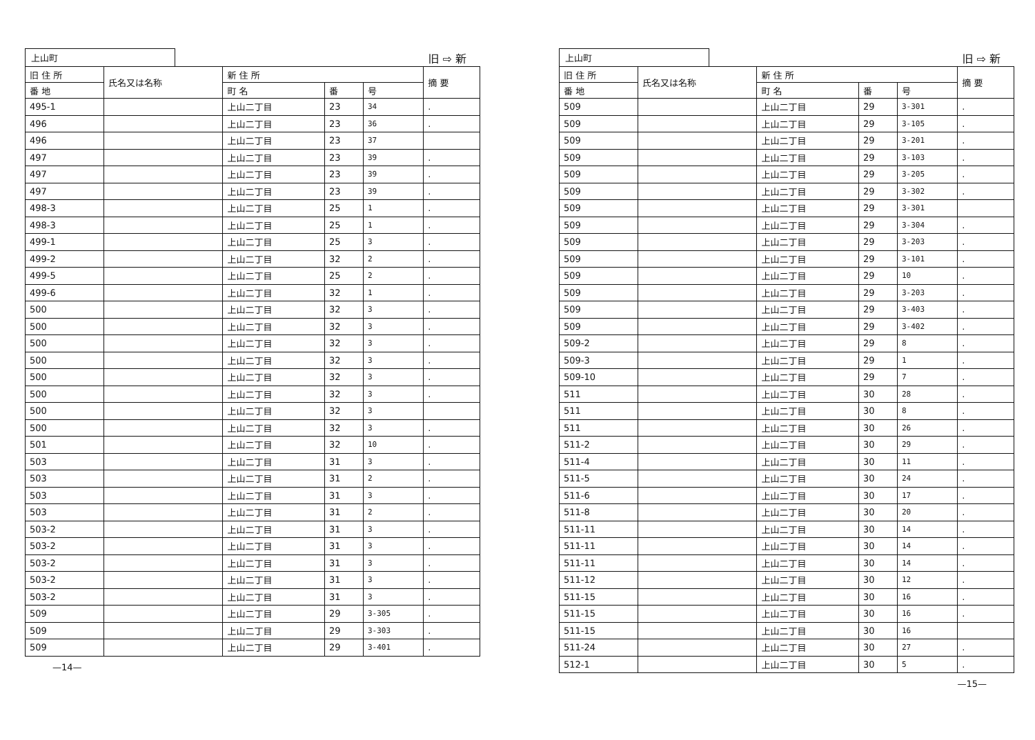上山町
旧 ⇨ 新
| 旧 住 所 | 氏名又は名称 | 新 住 所 | | | 摘 要 |
| --- | --- | --- | --- | --- | --- |
| 番 地 | | 町 名 | 番 | 号 | |
| 495-1 | | 上山二丁目 | 23 | 34 | . |
| 496 | | 上山二丁目 | 23 | 36 | . |
| 496 | | 上山二丁目 | 23 | 37 | |
| 497 | | 上山二丁目 | 23 | 39 | . |
| 497 | | 上山二丁目 | 23 | 39 | . |
| 497 | | 上山二丁目 | 23 | 39 | . |
| 498-3 | | 上山二丁目 | 25 | 1 | . |
| 498-3 | | 上山二丁目 | 25 | 1 | . |
| 499-1 | | 上山二丁目 | 25 | 3 | . |
| 499-2 | | 上山二丁目 | 32 | 2 | . |
| 499-5 | | 上山二丁目 | 25 | 2 | . |
| 499-6 | | 上山二丁目 | 32 | 1 | . |
| 500 | | 上山二丁目 | 32 | 3 | . |
| 500 | | 上山二丁目 | 32 | 3 | . |
| 500 | | 上山二丁目 | 32 | 3 | . |
| 500 | | 上山二丁目 | 32 | 3 | . |
| 500 | | 上山二丁目 | 32 | 3 | . |
| 500 | | 上山二丁目 | 32 | 3 | . |
| 500 | | 上山二丁目 | 32 | 3 | |
| 500 | | 上山二丁目 | 32 | 3 | . |
| 501 | | 上山二丁目 | 32 | 10 | . |
| 503 | | 上山二丁目 | 31 | 3 | . |
| 503 | | 上山二丁目 | 31 | 2 | . |
| 503 | | 上山二丁目 | 31 | 3 | . |
| 503 | | 上山二丁目 | 31 | 2 | . |
| 503-2 | | 上山二丁目 | 31 | 3 | . |
| 503-2 | | 上山二丁目 | 31 | 3 | . |
| 503-2 | | 上山二丁目 | 31 | 3 | . |
| 503-2 | | 上山二丁目 | 31 | 3 | . |
| 503-2 | | 上山二丁目 | 31 | 3 | . |
| 509 | | 上山二丁目 | 29 | 3-305 | . |
| 509 | | 上山二丁目 | 29 | 3-303 | . |
| 509 | | 上山二丁目 | 29 | 3-401 | . |
—14—
上山町
旧 ⇨ 新
| 旧 住 所 | 氏名又は名称 | 新 住 所 | | | 摘 要 |
| --- | --- | --- | --- | --- | --- |
| 番 地 | | 町 名 | 番 | 号 | |
| 509 | | 上山二丁目 | 29 | 3-301 | . |
| 509 | | 上山二丁目 | 29 | 3-105 | . |
| 509 | | 上山二丁目 | 29 | 3-201 | . |
| 509 | | 上山二丁目 | 29 | 3-103 | . |
| 509 | | 上山二丁目 | 29 | 3-205 | . |
| 509 | | 上山二丁目 | 29 | 3-302 | . |
| 509 | | 上山二丁目 | 29 | 3-301 | |
| 509 | | 上山二丁目 | 29 | 3-304 | . |
| 509 | | 上山二丁目 | 29 | 3-203 | . |
| 509 | | 上山二丁目 | 29 | 3-101 | . |
| 509 | | 上山二丁目 | 29 | 10 | . |
| 509 | | 上山二丁目 | 29 | 3-203 | . |
| 509 | | 上山二丁目 | 29 | 3-403 | . |
| 509 | | 上山二丁目 | 29 | 3-402 | . |
| 509-2 | | 上山二丁目 | 29 | 8 | . |
| 509-3 | | 上山二丁目 | 29 | 1 | . |
| 509-10 | | 上山二丁目 | 29 | 7 | . |
| 511 | | 上山二丁目 | 30 | 28 | . |
| 511 | | 上山二丁目 | 30 | 8 | . |
| 511 | | 上山二丁目 | 30 | 26 | . |
| 511-2 | | 上山二丁目 | 30 | 29 | . |
| 511-4 | | 上山二丁目 | 30 | 11 | . |
| 511-5 | | 上山二丁目 | 30 | 24 | . |
| 511-6 | | 上山二丁目 | 30 | 17 | . |
| 511-8 | | 上山二丁目 | 30 | 20 | . |
| 511-11 | | 上山二丁目 | 30 | 14 | . |
| 511-11 | | 上山二丁目 | 30 | 14 | . |
| 511-11 | | 上山二丁目 | 30 | 14 | . |
| 511-12 | | 上山二丁目 | 30 | 12 | . |
| 511-15 | | 上山二丁目 | 30 | 16 | . |
| 511-15 | | 上山二丁目 | 30 | 16 | . |
| 511-15 | | 上山二丁目 | 30 | 16 | |
| 511-24 | | 上山二丁目 | 30 | 27 | . |
| 512-1 | | 上山二丁目 | 30 | 5 | . |
—15—